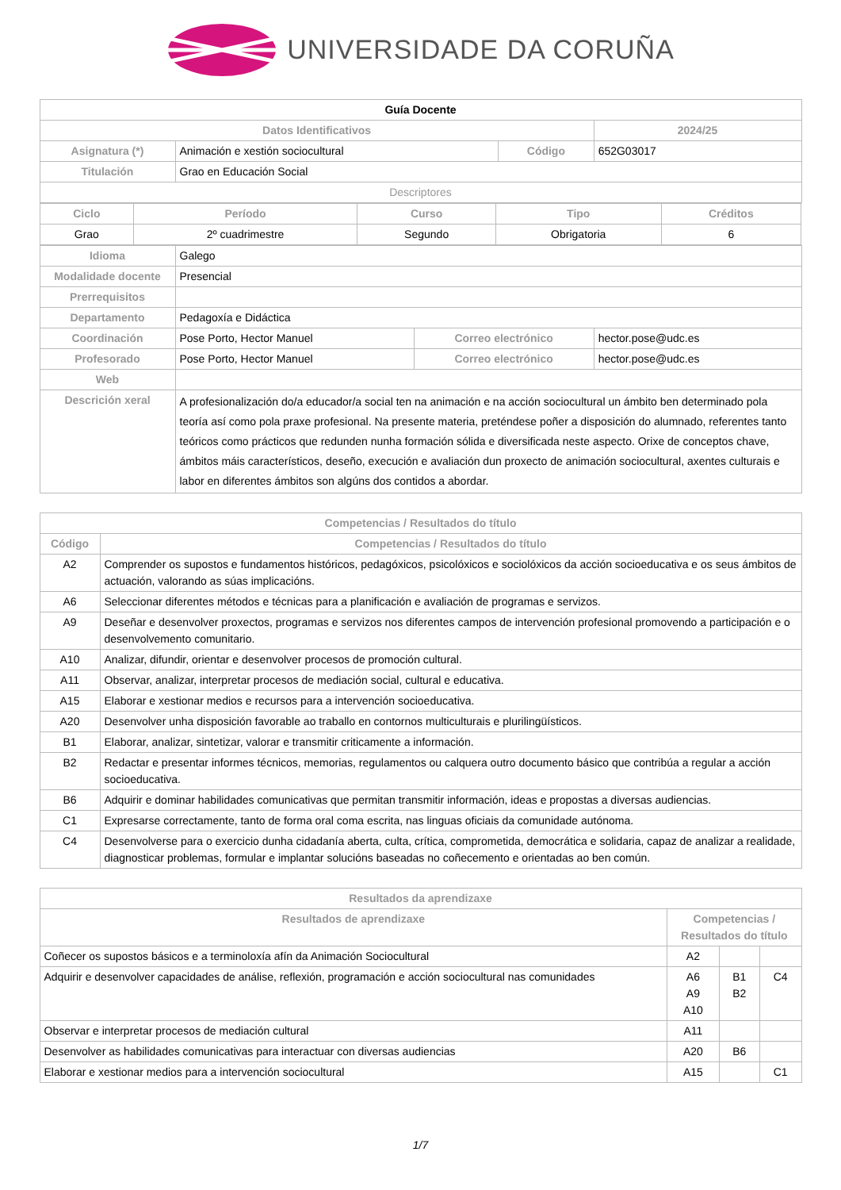UNIVERSIDADE DA CORUÑA
| Guía Docente | | | | | |
| Datos Identificativos | | | | | 2024/25 |
| Asignatura (*) | Animación e xestión sociocultural | | Código | | 652G03017 |
| Titulación | Grao en Educación Social | | | | |
| Descriptores | | | | | |
| / Ciclo / Período / Curso / Tipo / Créditos / / --- / --- / --- / --- / --- / / Grao / 2º cuadrimestre / Segundo / Obrigatoria / 6 / | | | | | |
| Idioma | Galego | | | | |
| Modalidade docente | Presencial | | | | |
| Prerrequisitos | | | | | |
| Departamento | Pedagoxía e Didáctica | | | | |
| Coordinación | Pose Porto, Hector Manuel | Correo electrónico | | hector.pose@udc.es | |
| Profesorado | Pose Porto, Hector Manuel | Correo electrónico | | hector.pose@udc.es | |
| Web | | | | | |
| Descrición xeral | A profesionalización do/a educador/a social ten na animación e na acción sociocultural un ámbito ben determinado pola teoría así como pola praxe profesional. Na presente materia, preténdese poñer a disposición do alumnado, referentes tanto teóricos como prácticos que redunden nunha formación sólida e diversificada neste aspecto. Orixe de conceptos chave, ámbitos máis característicos, deseño, execución e avaliación dun proxecto de animación sociocultural, axentes culturais e labor en diferentes ámbitos son algúns dos contidos a abordar. | | | | |
| Competencias / Resultados do título | |
| --- | --- |
| Código | Competencias / Resultados do título |
| A2 | Comprender os supostos e fundamentos históricos, pedagóxicos, psicolóxicos e sociolóxicos da acción socioeducativa e os seus ámbitos de actuación, valorando as súas implicacións. |
| A6 | Seleccionar diferentes métodos e técnicas para a planificación e avaliación de programas e servizos. |
| A9 | Deseñar e desenvolver proxectos, programas e servizos nos diferentes campos de intervención profesional promovendo a participación e o desenvolvemento comunitario. |
| A10 | Analizar, difundir, orientar e desenvolver procesos de promoción cultural. |
| A11 | Observar, analizar, interpretar procesos de mediación social, cultural e educativa. |
| A15 | Elaborar e xestionar medios e recursos para a intervención socioeducativa. |
| A20 | Desenvolver unha disposición favorable ao traballo en contornos multiculturais e plurilingüísticos. |
| B1 | Elaborar, analizar, sintetizar, valorar e transmitir criticamente a información. |
| B2 | Redactar e presentar informes técnicos, memorias, regulamentos ou calquera outro documento básico que contribúa a regular a acción socioeducativa. |
| B6 | Adquirir e dominar habilidades comunicativas que permitan transmitir información, ideas e propostas a diversas audiencias. |
| C1 | Expresarse correctamente, tanto de forma oral coma escrita, nas linguas oficiais da comunidade autónoma. |
| C4 | Desenvolverse para o exercicio dunha cidadanía aberta, culta, crítica, comprometida, democrática e solidaria, capaz de analizar a realidade, diagnosticar problemas, formular e implantar solucións baseadas no coñecemento e orientadas ao ben común. |
| Resultados da aprendizaxe | | | |
| --- | --- | --- | --- |
| Resultados de aprendizaxe | Competencias / Resultados do título | | |
| Coñecer os supostos básicos e a terminoloxía afín da Animación Sociocultural | A2 | | |
| Adquirir e desenvolver capacidades de análise, reflexión, programación e acción sociocultural nas comunidades | A6 A9 A10 | B1 B2 | C4 |
| Observar e interpretar procesos de mediación cultural | A11 | | |
| Desenvolver as habilidades comunicativas para interactuar con diversas audiencias | A20 | B6 | |
| Elaborar e xestionar medios para a intervención sociocultural | A15 | | C1 |
1/7